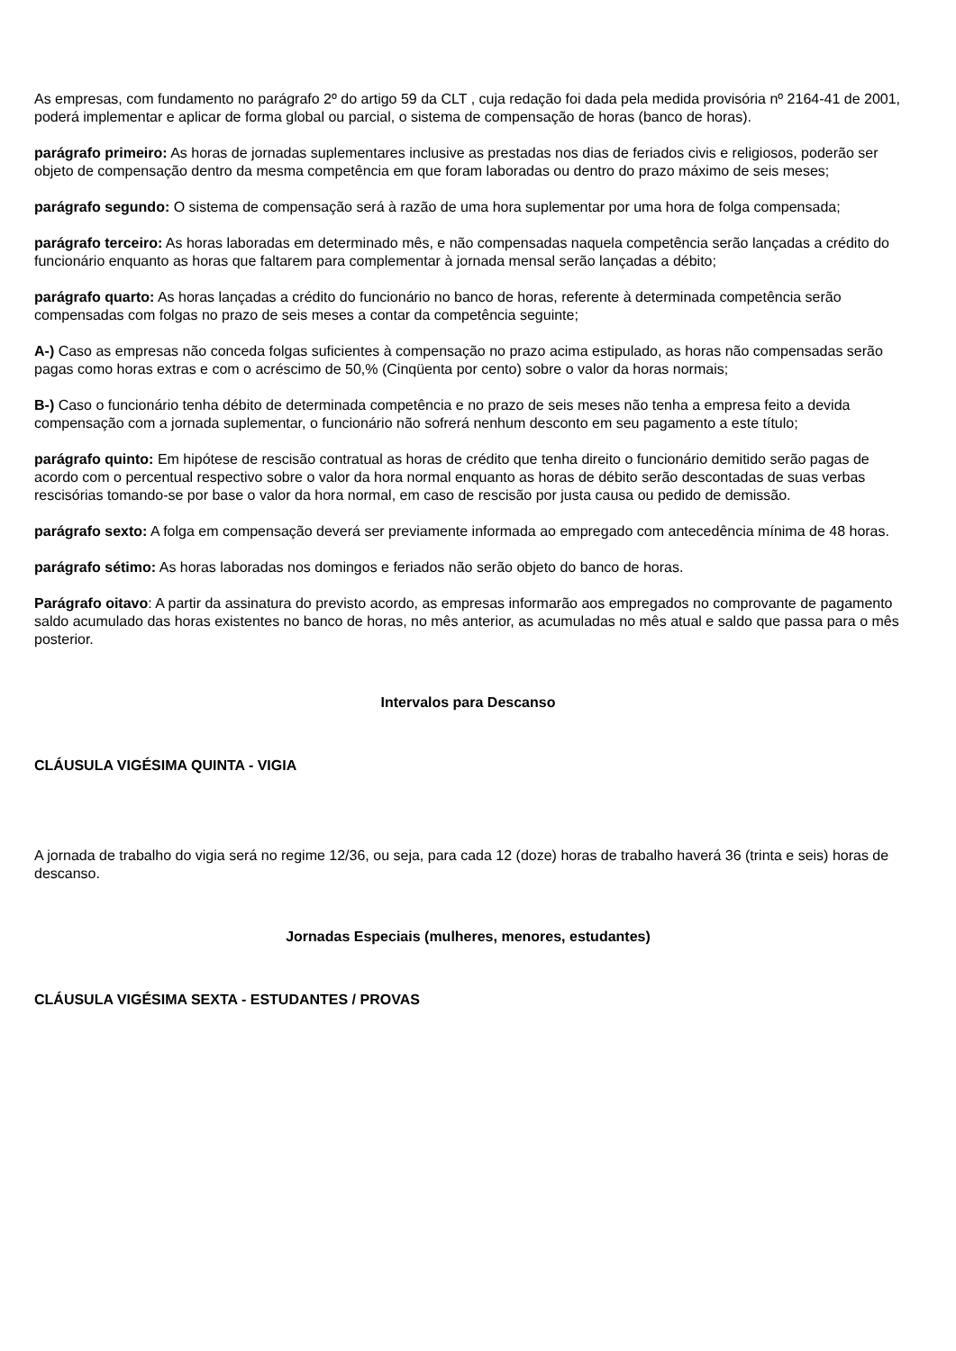As empresas, com fundamento no parágrafo 2º do artigo 59 da CLT , cuja redação foi dada pela medida provisória nº 2164-41 de 2001, poderá implementar e aplicar de forma global ou parcial, o sistema de compensação de horas (banco de horas).
parágrafo primeiro: As horas de jornadas suplementares inclusive as prestadas nos dias de feriados civis e religiosos, poderão ser objeto de compensação dentro da mesma competência em que foram laboradas ou dentro do prazo máximo de seis meses;
parágrafo segundo: O sistema de compensação será à razão de uma hora suplementar por uma hora de folga compensada;
parágrafo terceiro: As horas laboradas em determinado mês, e não compensadas naquela competência serão lançadas a crédito do funcionário enquanto as horas que faltarem para complementar à jornada mensal serão lançadas a débito;
parágrafo quarto: As horas lançadas a crédito do funcionário no banco de horas, referente à determinada competência serão compensadas com folgas no prazo de seis meses a contar da competência seguinte;
A-) Caso as empresas não conceda folgas suficientes à compensação no prazo acima estipulado, as horas não compensadas serão pagas como horas extras e com o acréscimo de 50,% (Cinqüenta por cento) sobre o valor da horas normais;
B-) Caso o funcionário tenha débito de determinada competência e no prazo de seis meses não tenha a empresa feito a devida compensação com a jornada suplementar, o funcionário não sofrerá nenhum desconto em seu pagamento a este título;
parágrafo quinto: Em hipótese de rescisão contratual as horas de crédito que tenha direito o funcionário demitido serão pagas de acordo com o percentual respectivo sobre o valor da hora normal enquanto as horas de débito serão descontadas de suas verbas rescisórias tomando-se por base o valor da hora normal, em caso de rescisão por justa causa ou pedido de demissão.
parágrafo sexto: A folga em compensação deverá ser previamente informada ao empregado com antecedência mínima de 48 horas.
parágrafo sétimo: As horas laboradas nos domingos e feriados não serão objeto do banco de horas.
Parágrafo oitavo: A partir da assinatura do previsto acordo, as empresas informarão aos empregados no comprovante de pagamento saldo acumulado das horas existentes no banco de horas, no mês anterior, as acumuladas no mês atual e saldo que passa para o mês posterior.
Intervalos para Descanso
CLÁUSULA VIGÉSIMA QUINTA - VIGIA
A jornada de trabalho do vigia será no regime 12/36, ou seja, para cada 12 (doze) horas de trabalho haverá 36 (trinta e seis) horas de descanso.
Jornadas Especiais (mulheres, menores, estudantes)
CLÁUSULA VIGÉSIMA SEXTA - ESTUDANTES / PROVAS